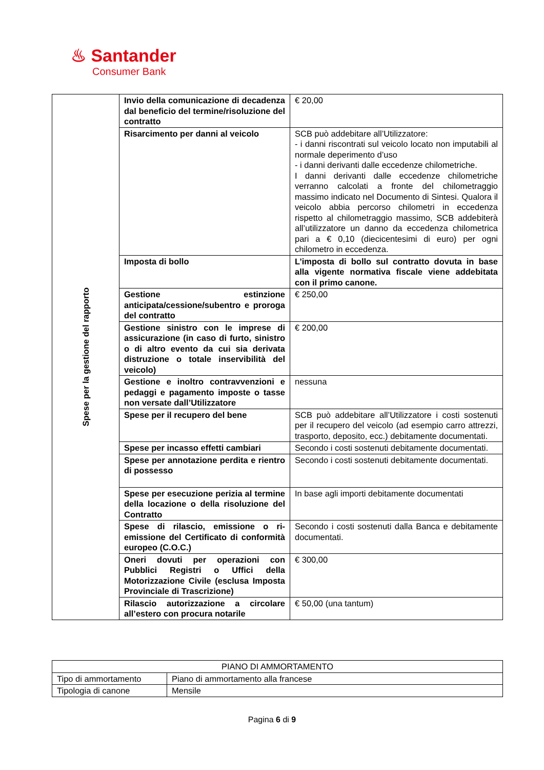♨ Santander
Consumer Bank
| Spese per la gestione del rapporto | Invio della comunicazione di decadenza dal beneficio del termine/risoluzione del contratto | € 20,00 |
| | Risarcimento per danni al veicolo | SCB può addebitare all’Utilizzatore: - i danni riscontrati sul veicolo locato non imputabili al normale deperimento d’uso - i danni derivanti dalle eccedenze chilometriche. I danni derivanti dalle eccedenze chilometriche verranno calcolati a fronte del chilometraggio massimo indicato nel Documento di Sintesi. Qualora il veicolo abbia percorso chilometri in eccedenza rispetto al chilometraggio massimo, SCB addebiterà all’utilizzatore un danno da eccedenza chilometrica pari a € 0,10 (diecicentesimi di euro) per ogni chilometro in eccedenza. |
| | Imposta di bollo | L’imposta di bollo sul contratto dovuta in base alla vigente normativa fiscale viene addebitata con il primo canone. |
| | Gestione estinzione anticipata/cessione/subentro e proroga del contratto | € 250,00 |
| | Gestione sinistro con le imprese di assicurazione (in caso di furto, sinistro o di altro evento da cui sia derivata distruzione o totale inservibilità del veicolo) | € 200,00 |
| | Gestione e inoltro contravvenzioni e pedaggi e pagamento imposte o tasse non versate dall’Utilizzatore | nessuna |
| | Spese per il recupero del bene | SCB può addebitare all’Utilizzatore i costi sostenuti per il recupero del veicolo (ad esempio carro attrezzi, trasporto, deposito, ecc.) debitamente documentati. |
| | Spese per incasso effetti cambiari | Secondo i costi sostenuti debitamente documentati. |
| | Spese per annotazione perdita e rientro di possesso | Secondo i costi sostenuti debitamente documentati. |
| | Spese per esecuzione perizia al termine della locazione o della risoluzione del Contratto | In base agli importi debitamente documentati |
| | Spese di rilascio, emissione o ri-emissione del Certificato di conformità europeo (C.O.C.) | Secondo i costi sostenuti dalla Banca e debitamente documentati. |
| | Oneri dovuti per operazioni con Pubblici Registri o Uffici della Motorizzazione Civile (esclusa Imposta Provinciale di Trascrizione) | € 300,00 |
| | Rilascio autorizzazione a circolare all’estero con procura notarile | € 50,00 (una tantum) |
| PIANO DI AMMORTAMENTO | |
| --- | --- |
| Tipo di ammortamento | Piano di ammortamento alla francese |
| Tipologia di canone | Mensile |
Pagina 6 di 9